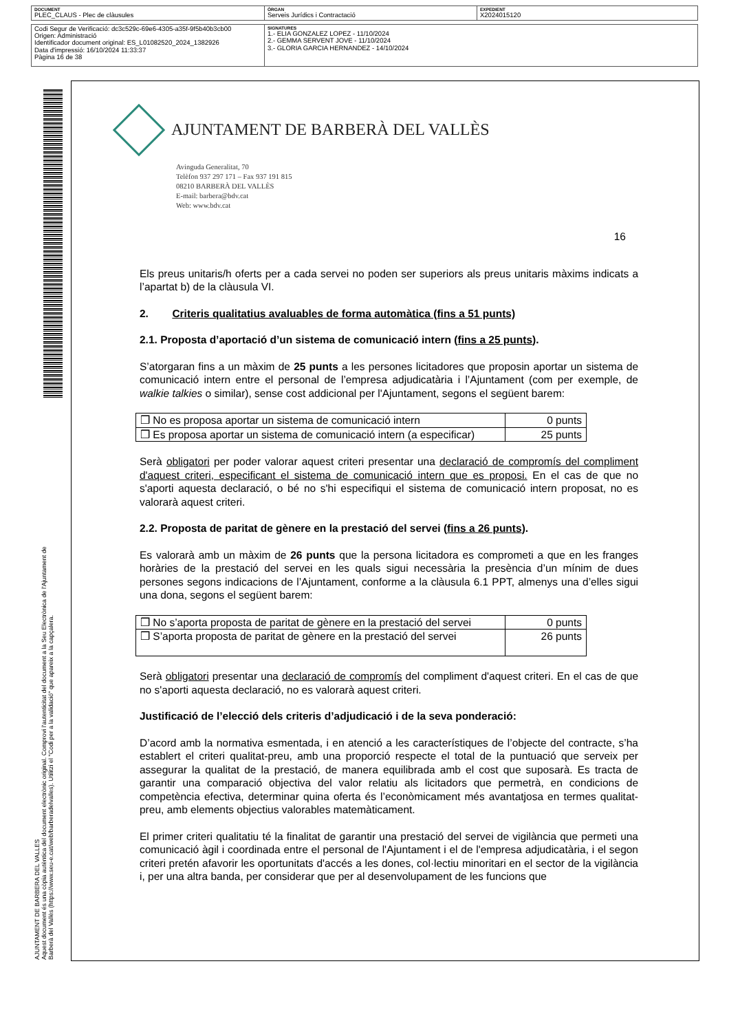| DOCUMENT PLEC_CLAUS - Plec de clàusules | ÒRGAN Serveis Jurídics i Contractació | EXPEDIENT X2024015120 |
| Codi Segur de Verificació: dc3c529c-69e6-4305-a35f-9f5b40b3cb00 Origen: Administració Identificador document original: ES_L01082520_2024_1382926 Data d'impressió: 16/10/2024 11:33:37 Pàgina 16 de 38 | SIGNATURES 1.- ELIA GONZALEZ LOPEZ - 11/10/2024 2.- GEMMA SERVENT JOVE - 11/10/2024 3.- GLORIA GARCIA HERNANDEZ - 14/10/2024 |
AJUNTAMENT DE BARBERA DEL VALLES
Aquest document és una còpia autèntica del document electrònic original. Comprovi l'autenticitat del document a la Seu Electrònica de l'Ajuntament de Barberà del Vallès (https://www.seu-e.cat/web/barberadelvalles). Utilitzi el "Codi per a la validació" que apareix a la capçalera.
AJUNTAMENT DE BARBERÀ DEL VALLÈS
Avinguda Generalitat, 70
Telèfon 937 297 171 – Fax 937 191 815
08210 BARBERÀ DEL VALLÈS
E-mail: barbera@bdv.cat
Web: www.bdv.cat
16
Els preus unitaris/h oferts per a cada servei no poden ser superiors als preus unitaris màxims indicats a l’apartat b) de la clàusula VI.
2. Criteris qualitatius avaluables de forma automàtica (fins a 51 punts)
2.1. Proposta d’aportació d’un sistema de comunicació intern (fins a 25 punts).
S’atorgaran fins a un màxim de 25 punts a les persones licitadores que proposin aportar un sistema de comunicació intern entre el personal de l’empresa adjudicatària i l’Ajuntament (com per exemple, de walkie talkies o similar), sense cost addicional per l'Ajuntament, segons el següent barem:
| ❒ No es proposa aportar un sistema de comunicació intern | 0 punts |
| ❒ Es proposa aportar un sistema de comunicació intern (a especificar) | 25 punts |
Serà obligatori per poder valorar aquest criteri presentar una declaració de compromís del compliment d'aquest criteri, especificant el sistema de comunicació intern que es proposi. En el cas de que no s'aporti aquesta declaració, o bé no s'hi especifiqui el sistema de comunicació intern proposat, no es valorarà aquest criteri.
2.2. Proposta de paritat de gènere en la prestació del servei (fins a 26 punts).
Es valorarà amb un màxim de 26 punts que la persona licitadora es comprometi a que en les franges horàries de la prestació del servei en les quals sigui necessària la presència d’un mínim de dues persones segons indicacions de l’Ajuntament, conforme a la clàusula 6.1 PPT, almenys una d’elles sigui una dona, segons el següent barem:
| ❒ No s’aporta proposta de paritat de gènere en la prestació del servei | 0 punts |
| ❒ S’aporta proposta de paritat de gènere en la prestació del servei | 26 punts |
Serà obligatori presentar una declaració de compromís del compliment d'aquest criteri. En el cas de que no s'aporti aquesta declaració, no es valorarà aquest criteri.
Justificació de l’elecció dels criteris d’adjudicació i de la seva ponderació:
D’acord amb la normativa esmentada, i en atenció a les característiques de l’objecte del contracte, s’ha establert el criteri qualitat-preu, amb una proporció respecte el total de la puntuació que serveix per assegurar la qualitat de la prestació, de manera equilibrada amb el cost que suposarà. Es tracta de garantir una comparació objectiva del valor relatiu als licitadors que permetrà, en condicions de competència efectiva, determinar quina oferta és l’econòmicament més avantatjosa en termes qualitat-preu, amb elements objectius valorables matemàticament.
El primer criteri qualitatiu té la finalitat de garantir una prestació del servei de vigilància que permeti una comunicació àgil i coordinada entre el personal de l'Ajuntament i el de l'empresa adjudicatària, i el segon criteri pretén afavorir les oportunitats d'accés a les dones, col·lectiu minoritari en el sector de la vigilància i, per una altra banda, per considerar que per al desenvolupament de les funcions que